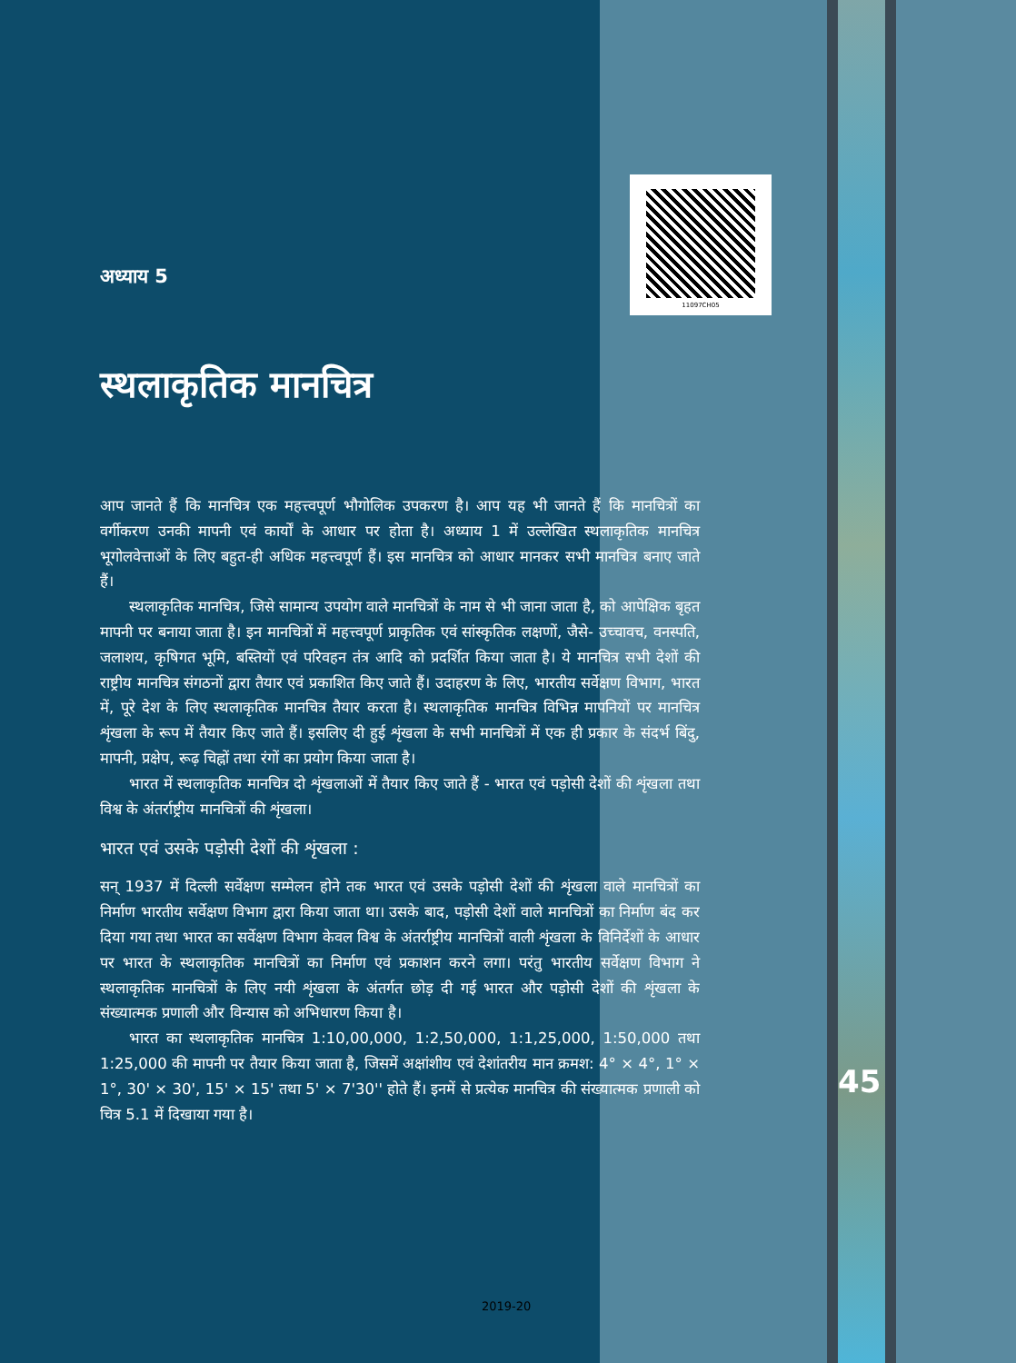11097CH05
अध्याय 5
स्थलाकृतिक मानचित्र
आप जानते हैं कि मानचित्र एक महत्त्वपूर्ण भौगोलिक उपकरण है। आप यह भी जानते हैं कि मानचित्रों का वर्गीकरण उनकी मापनी एवं कार्यों के आधार पर होता है। अध्याय 1 में उल्लेखित स्थलाकृतिक मानचित्र भूगोलवेत्ताओं के लिए बहुत-ही अधिक महत्त्वपूर्ण हैं। इस मानचित्र को आधार मानकर सभी मानचित्र बनाए जाते हैं।
स्थलाकृतिक मानचित्र, जिसे सामान्य उपयोग वाले मानचित्रों के नाम से भी जाना जाता है, को आपेक्षिक बृहत मापनी पर बनाया जाता है। इन मानचित्रों में महत्त्वपूर्ण प्राकृतिक एवं सांस्कृतिक लक्षणों, जैसे- उच्चावच, वनस्पति, जलाशय, कृषिगत भूमि, बस्तियों एवं परिवहन तंत्र आदि को प्रदर्शित किया जाता है। ये मानचित्र सभी देशों की राष्ट्रीय मानचित्र संगठनों द्वारा तैयार एवं प्रकाशित किए जाते हैं। उदाहरण के लिए, भारतीय सर्वेक्षण विभाग, भारत में, पूरे देश के लिए स्थलाकृतिक मानचित्र तैयार करता है। स्थलाकृतिक मानचित्र विभिन्न मापनियों पर मानचित्र शृंखला के रूप में तैयार किए जाते हैं। इसलिए दी हुई शृंखला के सभी मानचित्रों में एक ही प्रकार के संदर्भ बिंदु, मापनी, प्रक्षेप, रूढ़ चिह्नों तथा रंगों का प्रयोग किया जाता है।
भारत में स्थलाकृतिक मानचित्र दो शृंखलाओं में तैयार किए जाते हैं - भारत एवं पड़ोसी देशों की शृंखला तथा विश्व के अंतर्राष्ट्रीय मानचित्रों की शृंखला।
भारत एवं उसके पड़ोसी देशों की शृंखला :
सन् 1937 में दिल्ली सर्वेक्षण सम्मेलन होने तक भारत एवं उसके पड़ोसी देशों की शृंखला वाले मानचित्रों का निर्माण भारतीय सर्वेक्षण विभाग द्वारा किया जाता था। उसके बाद, पड़ोसी देशों वाले मानचित्रों का निर्माण बंद कर दिया गया तथा भारत का सर्वेक्षण विभाग केवल विश्व के अंतर्राष्ट्रीय मानचित्रों वाली शृंखला के विनिर्देशों के आधार पर भारत के स्थलाकृतिक मानचित्रों का निर्माण एवं प्रकाशन करने लगा। परंतु भारतीय सर्वेक्षण विभाग ने स्थलाकृतिक मानचित्रों के लिए नयी शृंखला के अंतर्गत छोड़ दी गई भारत और पड़ोसी देशों की शृंखला के संख्यात्मक प्रणाली और विन्यास को अभिधारण किया है।
भारत का स्थलाकृतिक मानचित्र 1:10,00,000, 1:2,50,000, 1:1,25,000, 1:50,000 तथा 1:25,000 की मापनी पर तैयार किया जाता है, जिसमें अक्षांशीय एवं देशांतरीय मान क्रमश: 4° × 4°, 1° × 1°, 30' × 30', 15' × 15' तथा 5' × 7'30'' होते हैं। इनमें से प्रत्येक मानचित्र की संख्यात्मक प्रणाली को चित्र 5.1 में दिखाया गया है।
45
2019-20